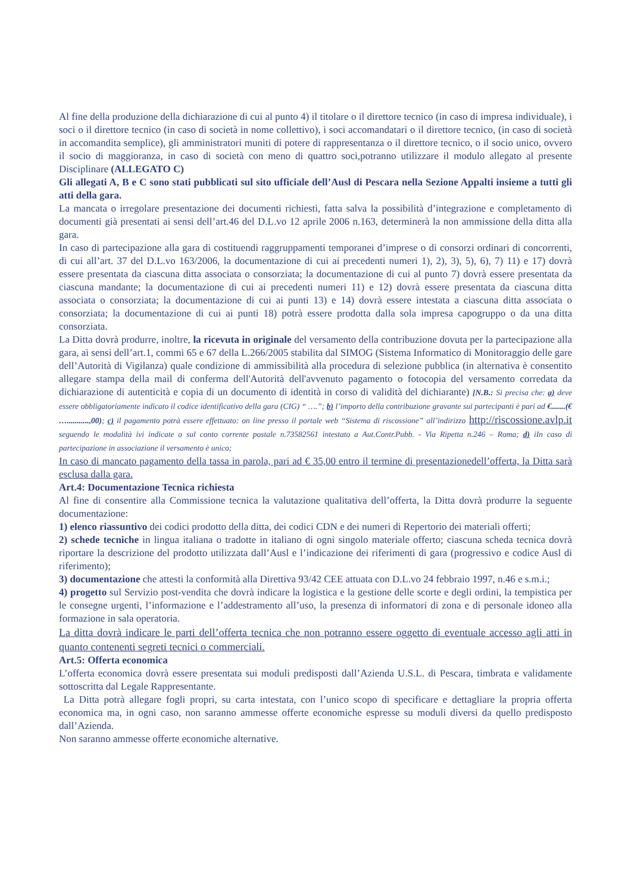Al fine della produzione della dichiarazione di cui al punto 4) il titolare o il direttore tecnico (in caso di impresa individuale), i soci o il direttore tecnico (in caso di società in nome collettivo), i soci accomandatari o il direttore tecnico, (in caso di società in accomandita semplice), gli amministratori muniti di potere di rappresentanza o il direttore tecnico, o il socio unico, ovvero il socio di maggioranza, in caso di società con meno di quattro soci,potranno utilizzare il modulo allegato al presente Disciplinare (ALLEGATO C)
Gli allegati A, B e C sono stati pubblicati sul sito ufficiale dell’Ausl di Pescara nella Sezione Appalti insieme a tutti gli atti della gara.
La mancata o irregolare presentazione dei documenti richiesti, fatta salva la possibilità d’integrazione e completamento di documenti già presentati ai sensi dell’art.46 del D.L.vo 12 aprile 2006 n.163, determinerà la non ammissione della ditta alla gara.
In caso di partecipazione alla gara di costituendi raggruppamenti temporanei d’imprese o di consorzi ordinari di concorrenti, di cui all’art. 37 del D.L.vo 163/2006, la documentazione di cui ai precedenti numeri 1), 2), 3), 5), 6), 7) 11) e 17) dovrà essere presentata da ciascuna ditta associata o consorziata; la documentazione di cui al punto 7) dovrà essere presentata da ciascuna mandante; la documentazione di cui ai precedenti numeri 11) e 12) dovrà essere presentata da ciascuna ditta associata o consorziata; la documentazione di cui ai punti 13) e 14) dovrà essere intestata a ciascuna ditta associata o consorziata; la documentazione di cui ai punti 18) potrà essere prodotta dalla sola impresa capogruppo o da una ditta consorziata.
La Ditta dovrà produrre, inoltre, la ricevuta in originale del versamento della contribuzione dovuta per la partecipazione alla gara, ai sensi dell’art.1, commi 65 e 67 della L.266/2005 stabilita dal SIMOG (Sistema Informatico di Monitoraggio delle gare dell’Autorità di Vigilanza) quale condizione di ammissibilità alla procedura di selezione pubblica (in alternativa è consentito allegare stampa della mail di conferma dell'Autorità dell'avvenuto pagamento o fotocopia del versamento corredata da dichiarazione di autenticità e copia di un documento di identità in corso di validità del dichiarante) [N.B.: Si precisa che: a) deve essere obbligatoriamente indicato il codice identificativo della gara (CIG) “ ….”; b) l’importo della contribuzione gravante sui partecipanti è pari ad €.......(€ …...........,00); c) il pagamento potrà essere effettuato: on line presso il portale web “Sistema di riscossione” all’indirizzo http://riscossione.avlp.it seguendo le modalità ivi indicate o sul conto corrente postale n.73582561 intestato a Aut.Contr.Pubb. - Via Ripetta n.246 – Roma; d) iIn caso di partecipazione in associazione il versamento è unico;
In caso di mancato pagamento della tassa in parola, pari ad € 35,00 entro il termine di presentazionedell’offerta, la Ditta sarà esclusa dalla gara.
Art.4: Documentazione Tecnica richiesta
Al fine di consentire alla Commissione tecnica la valutazione qualitativa dell’offerta, la Ditta dovrà produrre la seguente documentazione:
1) elenco riassuntivo dei codici prodotto della ditta, dei codici CDN e dei numeri di Repertorio dei materiali offerti;
2) schede tecniche in lingua italiana o tradotte in italiano di ogni singolo materiale offerto; ciascuna scheda tecnica dovrà riportare la descrizione del prodotto utilizzata dall’Ausl e l’indicazione dei riferimenti di gara (progressivo e codice Ausl di riferimento);
3) documentazione che attesti la conformità alla Direttiva 93/42 CEE attuata con D.L.vo 24 febbraio 1997, n.46 e s.m.i.;
4) progetto sul Servizio post-vendita che dovrà indicare la logistica e la gestione delle scorte e degli ordini, la tempistica per le consegne urgenti, l’informazione e l’addestramento all’uso, la presenza di informatori di zona e di personale idoneo alla formazione in sala operatoria.
La ditta dovrà indicare le parti dell’offerta tecnica che non potranno essere oggetto di eventuale accesso agli atti in quanto contenenti segreti tecnici o commerciali.
Art.5: Offerta economica
L’offerta economica dovrà essere presentata sui moduli predisposti dall’Azienda U.S.L. di Pescara, timbrata e validamente sottoscritta dal Legale Rappresentante.
La Ditta potrà allegare fogli propri, su carta intestata, con l’unico scopo di specificare e dettagliare la propria offerta economica ma, in ogni caso, non saranno ammesse offerte economiche espresse su moduli diversi da quello predisposto dall’Azienda.
Non saranno ammesse offerte economiche alternative.